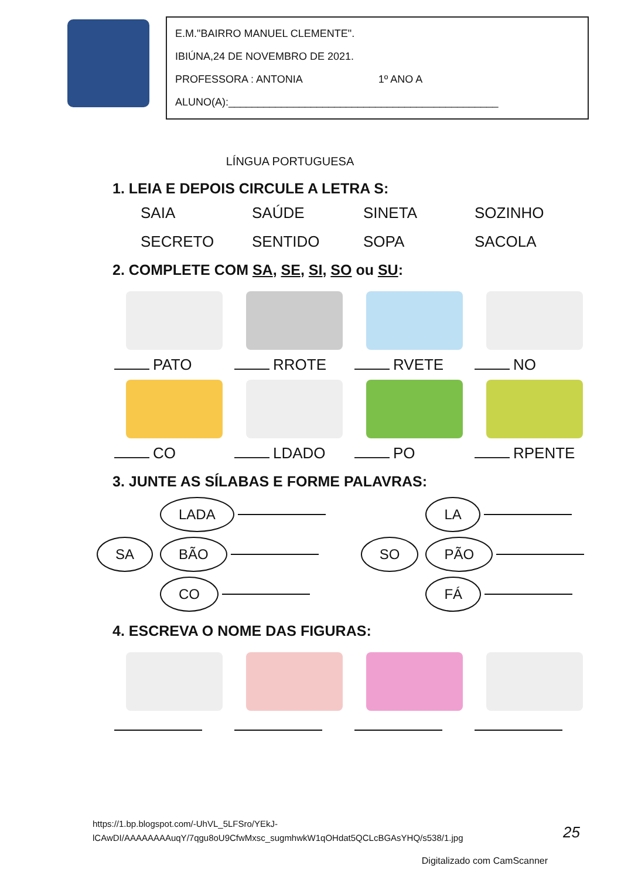E.M."BAIRRO MANUEL CLEMENTE".
IBIÚNA,24 DE NOVEMBRO DE 2021.
PROFESSORA : ANTONIA 1º ANO A
ALUNO(A):______________________________________________
LÍNGUA PORTUGUESA
1. LEIA E DEPOIS CIRCULE A LETRA S:
SAIA SAÚDE SINETA SOZINHO SECRETO SENTIDO SOPA SACOLA
2. COMPLETE COM SA, SE, SI, SO ou SU:
PATO
RROTE
RVETE
NO
CO
LDADO
PO
RPENTE
3. JUNTE AS SÍLABAS E FORME PALAVRAS:
SA
LADA
BÃO
CO
SO
LA
PÃO
FÁ
4. ESCREVA O NOME DAS FIGURAS:
https://1.bp.blogspot.com/-UhVL_5LFSro/YEkJ-
lCAwDI/AAAAAAAAuqY/7qgu8oU9CfwMxsc_sugmhwkW1qOHdat5QCLcBGAsYHQ/s538/1.jpg
25
Digitalizado com CamScanner